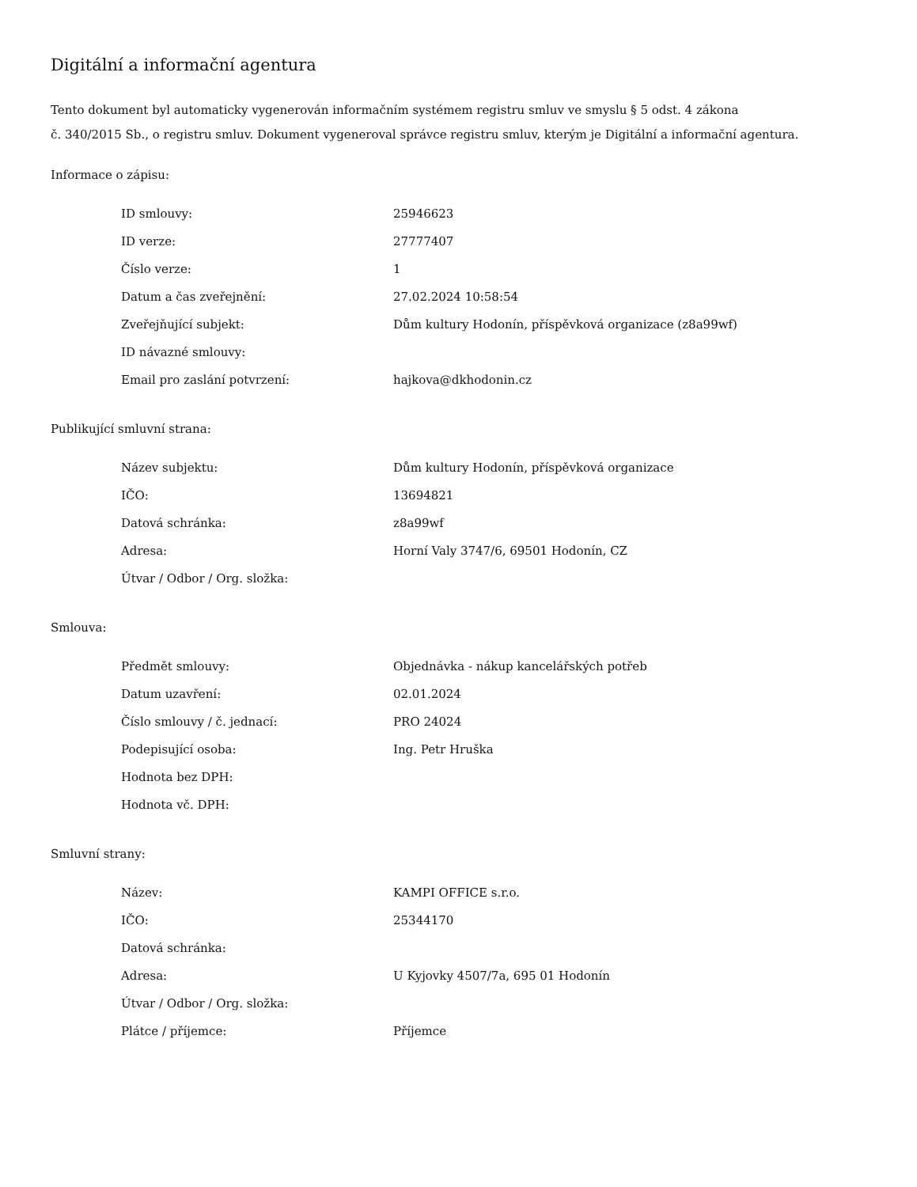Digitální a informační agentura
Tento dokument byl automaticky vygenerován informačním systémem registru smluv ve smyslu § 5 odst. 4 zákona
č. 340/2015 Sb., o registru smluv. Dokument vygeneroval správce registru smluv, kterým je Digitální a informační agentura.
Informace o zápisu:
| ID smlouvy: | 25946623 |
| ID verze: | 27777407 |
| Číslo verze: | 1 |
| Datum a čas zveřejnění: | 27.02.2024 10:58:54 |
| Zveřejňující subjekt: | Dům kultury Hodonín, příspěvková organizace (z8a99wf) |
| ID návazné smlouvy: | |
| Email pro zaslání potvrzení: | hajkova@dkhodonin.cz |
Publikující smluvní strana:
| Název subjektu: | Dům kultury Hodonín, příspěvková organizace |
| IČO: | 13694821 |
| Datová schránka: | z8a99wf |
| Adresa: | Horní Valy 3747/6, 69501 Hodonín, CZ |
| Útvar / Odbor / Org. složka: | |
Smlouva:
| Předmět smlouvy: | Objednávka - nákup kancelářských potřeb |
| Datum uzavření: | 02.01.2024 |
| Číslo smlouvy / č. jednací: | PRO 24024 |
| Podepisující osoba: | Ing. Petr Hruška |
| Hodnota bez DPH: | |
| Hodnota vč. DPH: | |
Smluvní strany:
| Název: | KAMPI OFFICE s.r.o. |
| IČO: | 25344170 |
| Datová schránka: | |
| Adresa: | U Kyjovky 4507/7a, 695 01 Hodonín |
| Útvar / Odbor / Org. složka: | |
| Plátce / příjemce: | Příjemce |